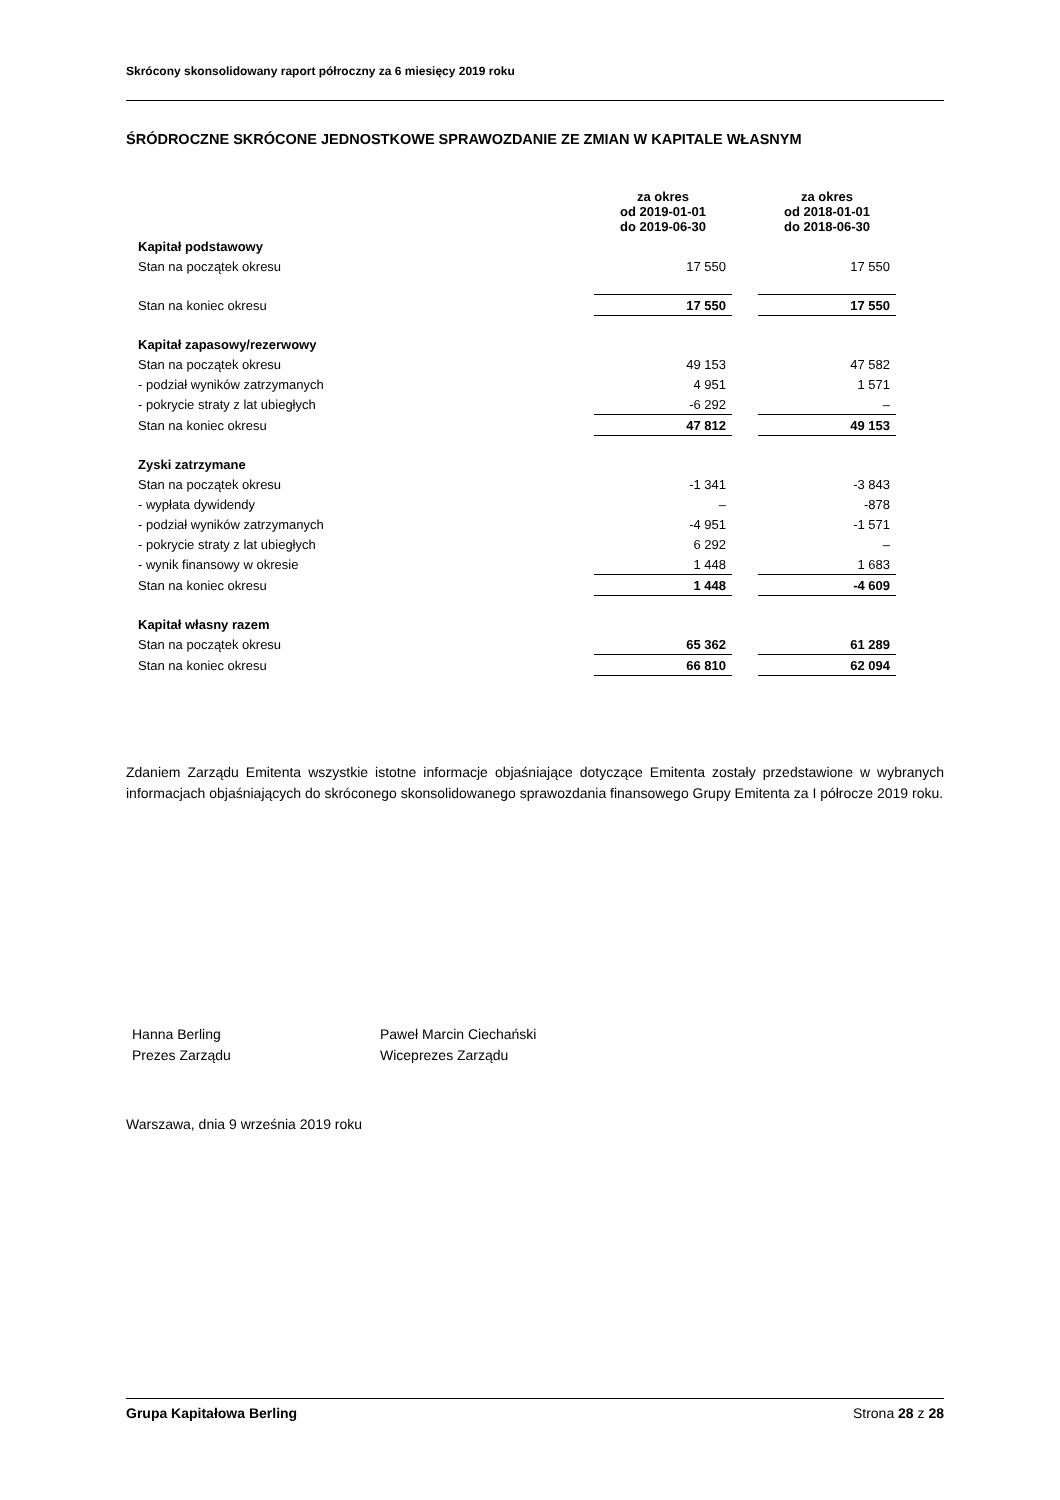Skrócony skonsolidowany raport półroczny za 6 miesięcy 2019 roku
ŚRÓDROCZNE SKRÓCONE JEDNOSTKOWE SPRAWOZDANIE ZE ZMIAN W KAPITALE WŁASNYM
| | za okres od 2019-01-01 do 2019-06-30 | | za okres od 2018-01-01 do 2018-06-30 |
| --- | --- | --- | --- |
| Kapitał podstawowy | | | |
| Stan na początek okresu | 17 550 | | 17 550 |
| Stan na koniec okresu | 17 550 | | 17 550 |
| Kapitał zapasowy/rezerwowy | | | |
| Stan na początek okresu | 49 153 | | 47 582 |
| - podział wyników zatrzymanych | 4 951 | | 1 571 |
| - pokrycie straty z lat ubiegłych | -6 292 | | – |
| Stan na koniec okresu | 47 812 | | 49 153 |
| Zyski zatrzymane | | | |
| Stan na początek okresu | -1 341 | | -3 843 |
| - wypłata dywidendy | – | | -878 |
| - podział wyników zatrzymanych | -4 951 | | -1 571 |
| - pokrycie straty z lat ubiegłych | 6 292 | | – |
| - wynik finansowy w okresie | 1 448 | | 1 683 |
| Stan na koniec okresu | 1 448 | | -4 609 |
| Kapitał własny razem | | | |
| Stan na początek okresu | 65 362 | | 61 289 |
| Stan na koniec okresu | 66 810 | | 62 094 |
Zdaniem Zarządu Emitenta wszystkie istotne informacje objaśniające dotyczące Emitenta zostały przedstawione w wybranych informacjach objaśniających do skróconego skonsolidowanego sprawozdania finansowego Grupy Emitenta za I półrocze 2019 roku.
Hanna Berling
Prezes Zarządu
Paweł Marcin Ciechański
Wiceprezes Zarządu
Warszawa, dnia 9 września 2019 roku
Grupa Kapitałowa Berling Strona 28 z 28